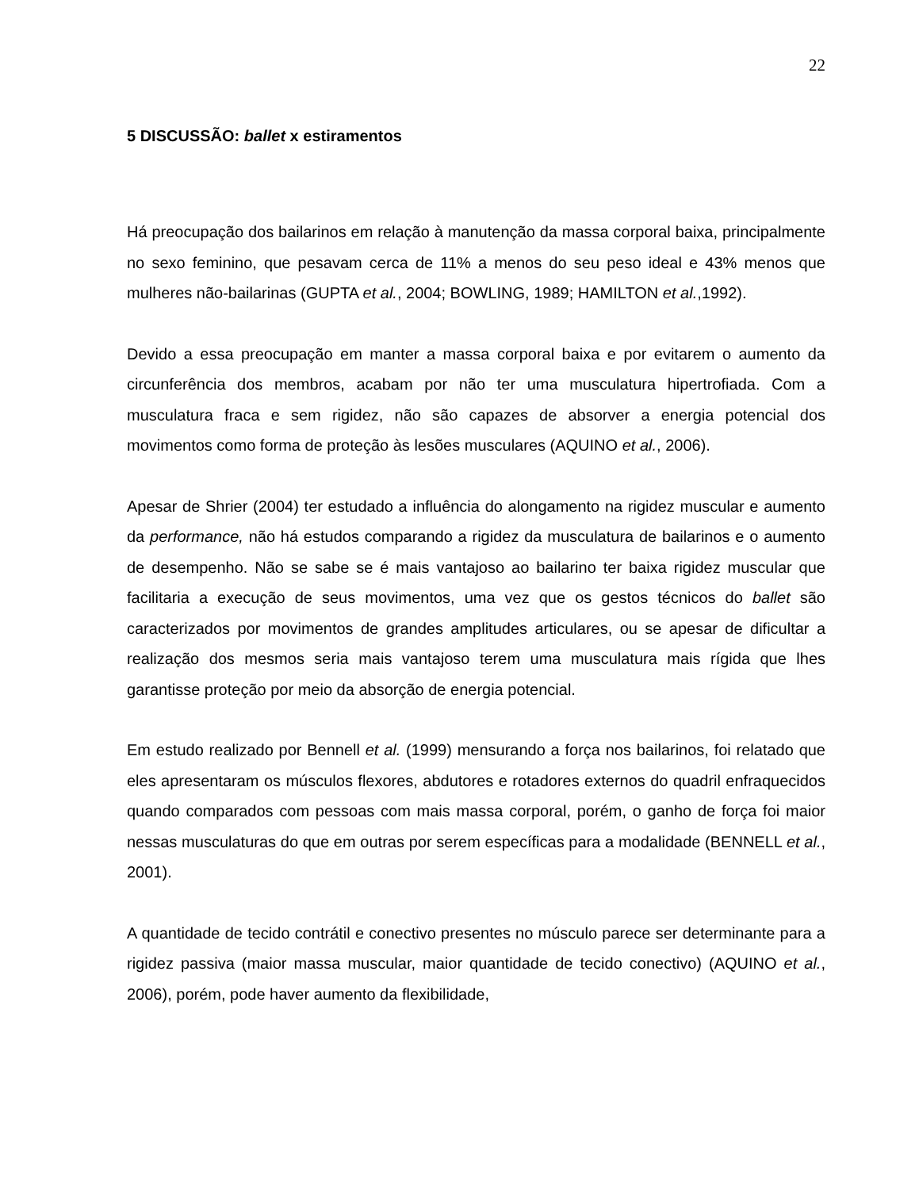22
5 DISCUSSÃO: ballet x estiramentos
Há preocupação dos bailarinos em relação à manutenção da massa corporal baixa, principalmente no sexo feminino, que pesavam cerca de 11% a menos do seu peso ideal e 43% menos que mulheres não-bailarinas (GUPTA et al., 2004; BOWLING, 1989; HAMILTON et al.,1992).
Devido a essa preocupação em manter a massa corporal baixa e por evitarem o aumento da circunferência dos membros, acabam por não ter uma musculatura hipertrofiada. Com a musculatura fraca e sem rigidez, não são capazes de absorver a energia potencial dos movimentos como forma de proteção às lesões musculares (AQUINO et al., 2006).
Apesar de Shrier (2004) ter estudado a influência do alongamento na rigidez muscular e aumento da performance, não há estudos comparando a rigidez da musculatura de bailarinos e o aumento de desempenho. Não se sabe se é mais vantajoso ao bailarino ter baixa rigidez muscular que facilitaria a execução de seus movimentos, uma vez que os gestos técnicos do ballet são caracterizados por movimentos de grandes amplitudes articulares, ou se apesar de dificultar a realização dos mesmos seria mais vantajoso terem uma musculatura mais rígida que lhes garantisse proteção por meio da absorção de energia potencial.
Em estudo realizado por Bennell et al. (1999) mensurando a força nos bailarinos, foi relatado que eles apresentaram os músculos flexores, abdutores e rotadores externos do quadril enfraquecidos quando comparados com pessoas com mais massa corporal, porém, o ganho de força foi maior nessas musculaturas do que em outras por serem específicas para a modalidade (BENNELL et al., 2001).
A quantidade de tecido contrátil e conectivo presentes no músculo parece ser determinante para a rigidez passiva (maior massa muscular, maior quantidade de tecido conectivo) (AQUINO et al., 2006), porém, pode haver aumento da flexibilidade,